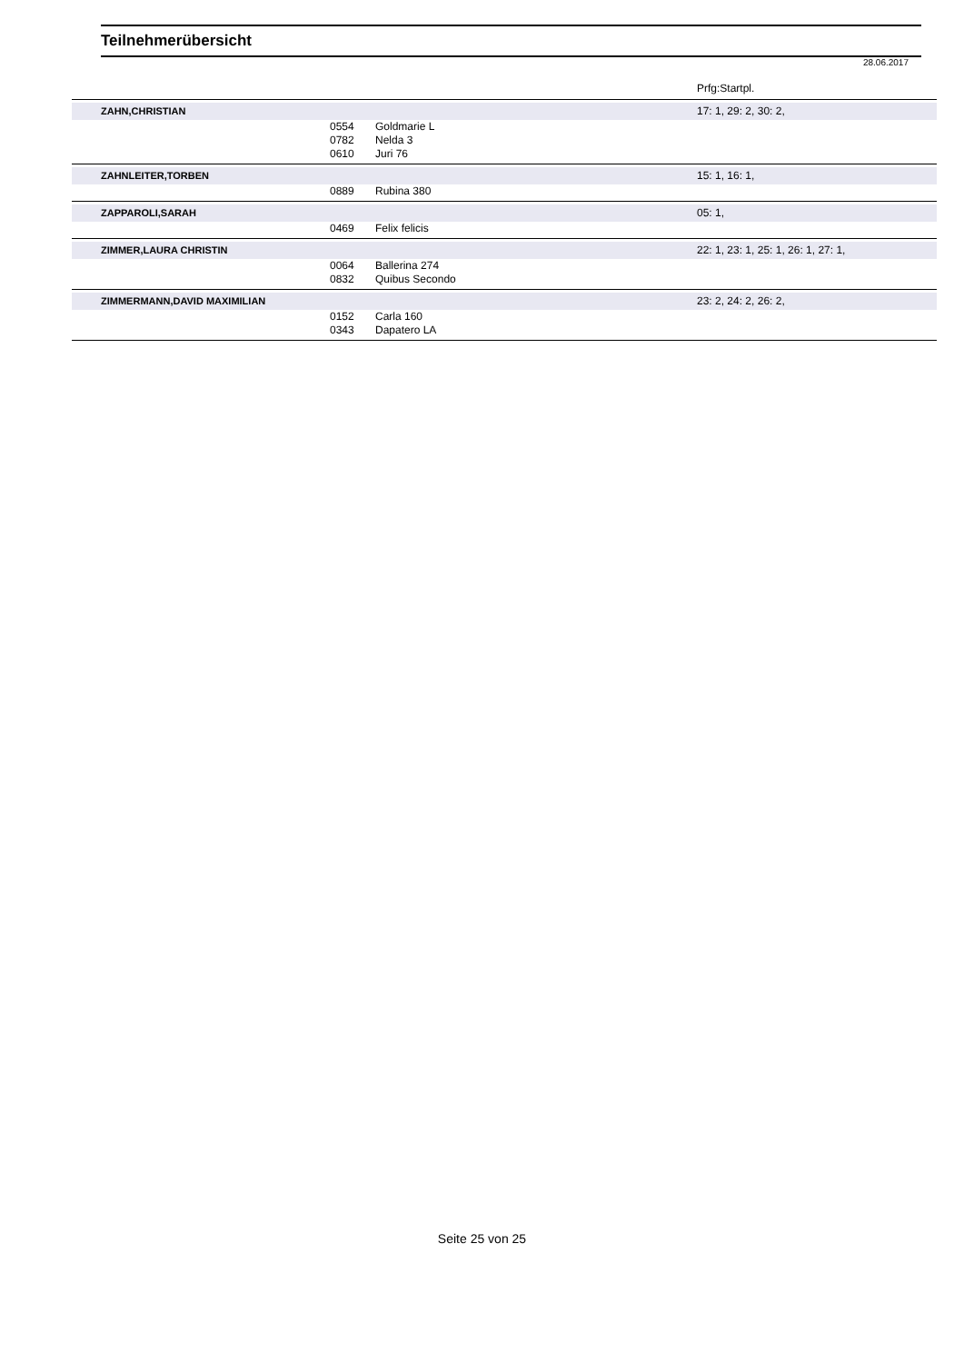Teilnehmerübersicht
28.06.2017
| | | | Prfg:Startpl. |
| --- | --- | --- | --- |
| ZAHN,CHRISTIAN | | | 17: 1, 29: 2, 30: 2, |
| | 0554 | Goldmarie L | |
| | 0782 | Nelda 3 | |
| | 0610 | Juri 76 | |
| ZAHNLEITER,TORBEN | | | 15: 1, 16: 1, |
| | 0889 | Rubina 380 | |
| ZAPPAROLI,SARAH | | | 05: 1, |
| | 0469 | Felix felicis | |
| ZIMMER,LAURA CHRISTIN | | | 22: 1, 23: 1, 25: 1, 26: 1, 27: 1, |
| | 0064 | Ballerina 274 | |
| | 0832 | Quibus Secondo | |
| ZIMMERMANN,DAVID MAXIMILIAN | | | 23: 2, 24: 2, 26: 2, |
| | 0152 | Carla 160 | |
| | 0343 | Dapatero LA | |
Seite 25 von 25